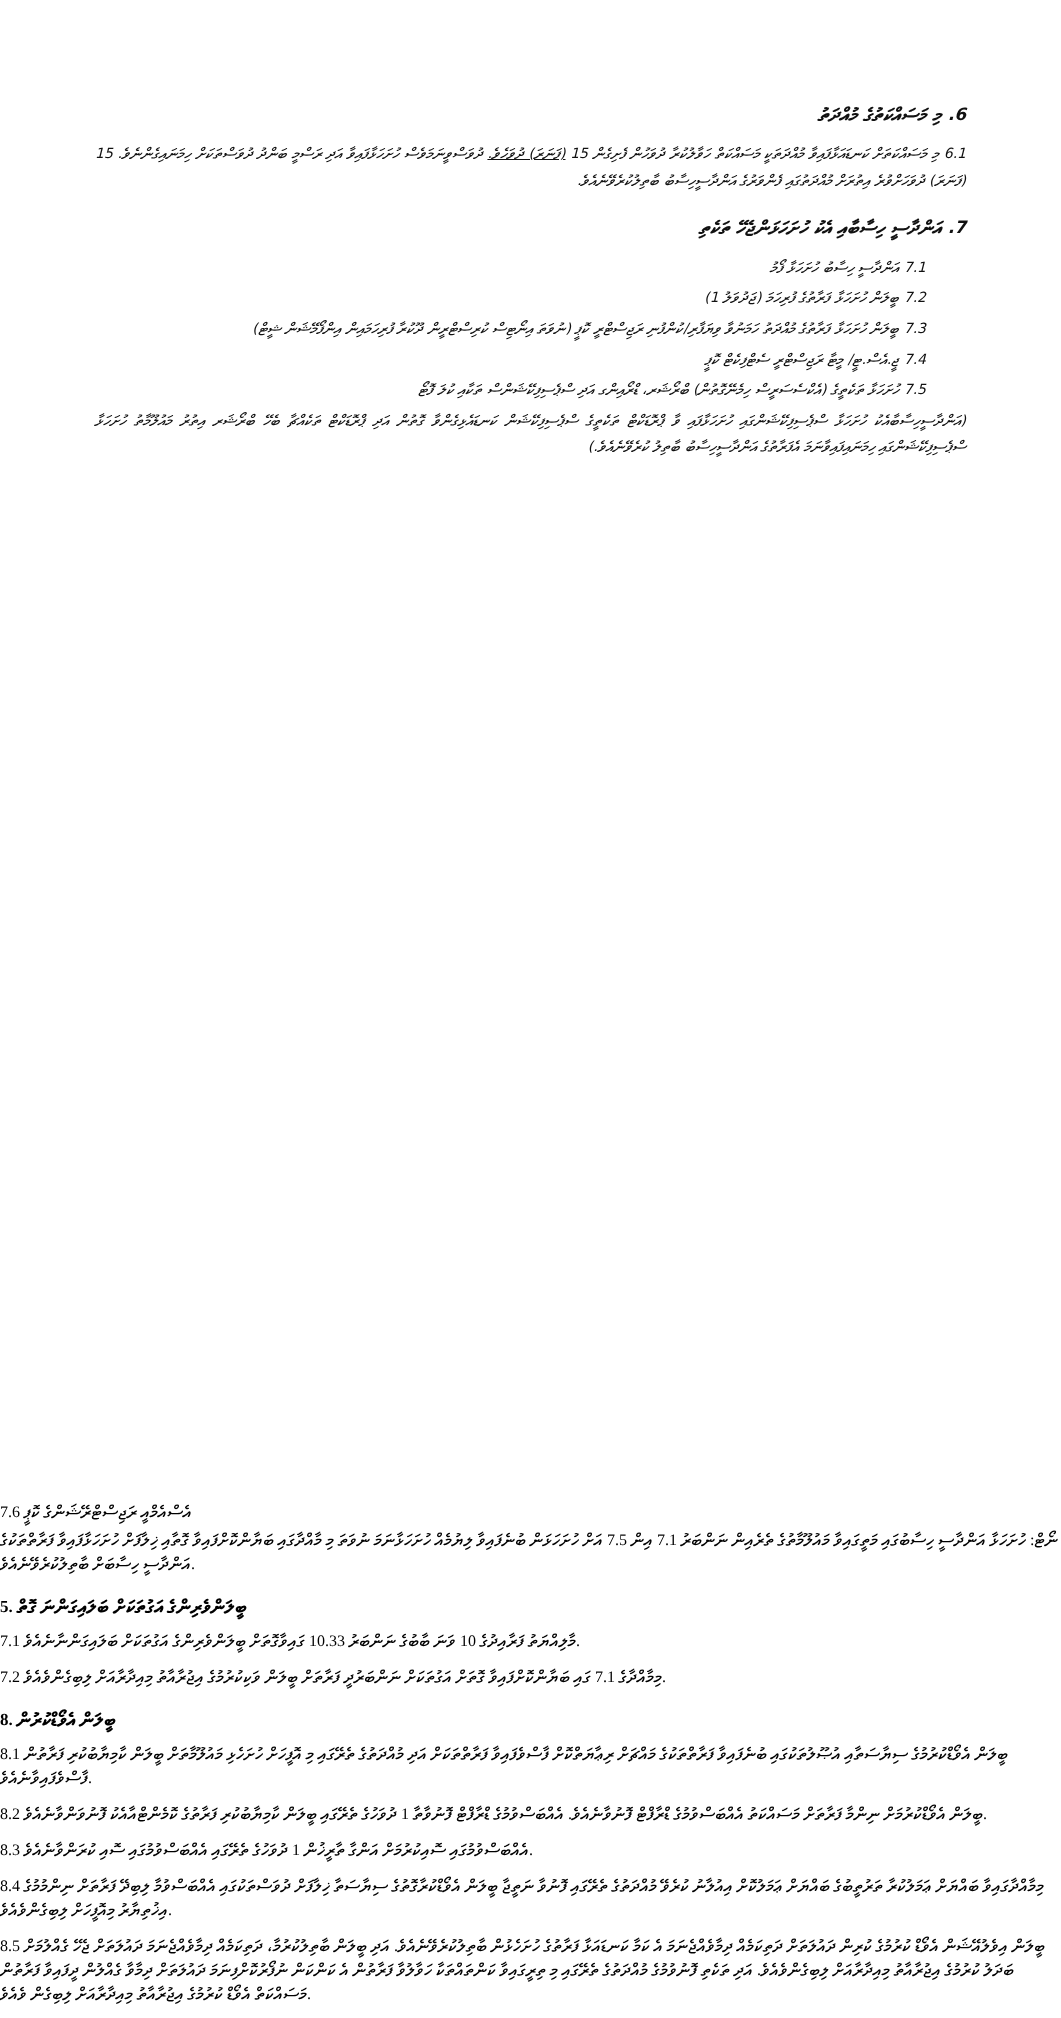6. މި މަސައްކަތުގެ މުއްދަތު
6.1 މި މަސައްކަތަށް ކަނޑައަޅާފައިވާ މުއްދަތަކީ މަސައްކަތް ހަވާލުކުރާ ދުވަހުން ފެށިގެން 15 (ފަނަރަ) ދުވަހެވެ. ދުވަސްވީނަމަވެސް ހުށަހަޅާފައިވާ އަދި ރަސްމީ ބަންދު ދުވަސްތަކަށް ހިމަނައިގެންނެވެ. 15 (ފަނަރަ) ދުވަހަށްވުރެ އިތުރަށް މުއްދަތުގައި ފެންވަރުގެ އަންދާސީހިސާބު ބާތިލުކުރެވޭނެއެވެ.
7. އަންދާސީ ހިސާބާއި އެކު ހުށަހަޅަންޖެހޭ ތަކެތި
7.1 އަންދާސީ ހިސާބު ހުށަހަޅާ ފޯމު
7.2 ބީލަން ހުށަހަޅާ ފަރާތުގެ ފުރިހަމަ (ޖަދުވަލު 1)
7.3 ބީލަން ހުށަހަޅާ ފަރާތުގެ މުއްދަތު ހަމަނުވާ ވިޔަފާރި/ކުންފުނި ރަޖިސްޓްރީ ކޮޕީ (ނުވަތަ އިނޯޓިސް ކުރިސްޓްރީން ދޫކުރާ ފުރިހަމައިން އިންފޯމޭޝަން ޝީޓް)
7.4 ޖީ.އެސް.ޓީ/ މީޓާ ރަޖިސްޓްރީ ސެޓްފިކެޓް ކޮޕީ
7.5 ހުށަހަޅާ ތަކެތީގެ (އެކްސެސަރީސް ހިމެނޭގޮތުން) ބްރޯޝަރ، ޑްރޯއިންގ އަދި ސްޕެސިފިކޭޝަންސް ތަކާއި ކުލަ ފޮޓޯ
(އަންދާސީހިސާބާއެކު ހުށަހަޅާ ސްޕެސިފިކޭޝަންގައި ހުށަހަޅާފައި ވާ ޕްރޮޑަކްޓް ތަކެތީގެ ސްޕެސިފިކޭޝަން ކަނޑައެޅިގެންވާ ގޮތުން އަދި ޕްރޮޑަކްޓް ތަކެއްޗާ ބެހޭ ބްރޯޝަރ އިތުރު މައުލޫމާތު ހުށަހަޅާ ސްޕެސިފިކޭޝަންގައި ހިމަނައިފައިވާނަމަ އެފަރާތުގެ އަންދާސީހިސާބު ބާތިލު ކުރެވޭނެއެވެ.)
7.6 އެސްއެމްއީ ރަޖިސްޓްރޭޝަންގެ ކޮޕީ
ނޯޓް: ހުށަހަޅާ އަންދާސީ ހިސާބުގައި މަތީގައިވާ މައުލޫމާތުގެ ތެރެއިން ނަންބަރު 7.1 އިން 7.5 އަށް ހުށަހަޅަން ބުނެފައިވާ ލިޔުމެއް ހުށަހަޅާނަމަ ނުވަތަ މި މާއްދާގައި ބަޔާންކޮށްފައިވާ ގޮތާއި ޚިލާފަށް ހުށަހަޅާފައިވާ ފަރާތްތަކުގެ އަންދާސީ ހިސާބަށް ބާތިލުކުރެވޭނެއެވެ.
5. ބީލަންވެރިންގެ އަގުތަކަށް ބަލައިގަންނަ ގޮތް
7.1 މާލިއްޔަތު ފަރާއިދުގެ 10 ވަނަ ބާބުގެ ނަންބަރު 10.33 ގައިވާގޮތަށް ބީލަންވެރިންގެ އަގުތަކަށް ބަލައިގަންނާނެއެވެ.
7.2 މިމާއްދާގެ 7.1 ގައި ބަޔާންކޮށްފައިވާ ގޮތަށް އަގުތަކަށް ނަންބަރުދީ ފަރާތަށް ބީލަން ވަކިކުރުމުގެ އިޖުރާއާތު މިއިދާރާއަށް ލިބިގެންވެއެވެ.
8. ބީލަން އެވޯޑްކުރުން
8.1 ބީލަން އެވޯޑްކުރުމުގެ ސިޔާސަތާއި އުޞޫލުތަކުގައި ބުނެފައިވާ ފަރާތްތަކުގެ މައްޗަށް ރިޢާޔަތްކޮށް ފާސްވެފައިވާ ފަރާތްތަކަށް އަދި މުއްދަތުގެ ތެރޭގައި މި އޮފީހަށް ހުށަހެޅި މައުލޫމާތަށް ބީލަން ކާމިޔާބުކުރި ފަރާތުން ފާސްވެފައިވާނެއެވެ.
8.2 ބީލަން އެވޯޑްކުރުމަށް ނިންމާ ފަރާތަށް މަސައްކަތު އެއްބަސްވުމުގެ ޑްރާފްޓް ފޮނުވާނެއެވެ. އެއްބަސްވުމުގެ ޑްރާފްޓް ފޮނުވާތާ 1 ދުވަހުގެ ތެރޭގައި ބީލަން ކާމިޔާބުކުރި ފަރާތުގެ ކޮމެންޓްއާއެކު ފޮނުވަންވާނެއެވެ.
8.3 އެއްބަސްވުމުގައި ސޮއިކުރުމަށް އަންގާ ތާރީޚުން 1 ދުވަހުގެ ތެރޭގައި އެއްބަސްވުމުގައި ސޮއި ކުރަންވާނެއެވެ.
8.4 މިމާއްދާގައިވާ ބައްޔަށް ޢަމަލުކުރާ ތަރުތީބުގެ ބައްޔަށް ޢަމަލުކޮށް އިއުލާނު ކުރެވޭ މުއްދަތުގެ ތެރޭގައި ފޮނުވާ ނަތީޖާ ބީލަން އެވޯޑްކުރާގޮތުގެ ސިޔާސަތާ ޚިލާފަށް ދުވަސްތަކުގައި އެއްބަސްވުމާ ލިބިދޭ ފަރާތަށް ނިންމުމުގެ އިޚުތިޔާރު މިއޮފީހަށް ލިބިގެންވެއެވެ.
8.5 ބީލަން އިވެލުއޭޝަން އެވޯޑް ކުރުމުގެ ކުރިން ދައުލަތަށް ދަތިކަމެއް ދިމާވެއްޖެނަމަ އެ ކަމާ ކަނޑައަޅާ ފަރާތުގެ ހުށަހެޅުން ބާތިލުކުރެވޭނެއެވެ. އަދި ބީލަން ބާތިލުކުރުމާ، ދަތިކަމެއް ދިމާވެއްޖެނަމަ ދައުލަތަށް ޖެހޭ ގެއްލުމަށް ބަދަލު ކުރުމުގެ އިޖުރާއާތު މިއިދާރާއަށް ލިބިގެންވެއެވެ. އަދި ތަކެތި ފޮނުވުމުގެ މުއްދަތުގެ ތެރޭގައި މި ތިރީގައިވާ ކަންތައްތަކާ ހަވާލުވާ ފަރާތުން އެ ކަންކަން ނުފޯރުކޮށްފިނަމަ ދައުލަތަށް ދިމާވާ ގެއްލުން ދީފައިވާ ފަރާތުން މަސައްކަތް އެވޯޑް ކުރުމުގެ އިޖުރާއާތު މިއިދާރާއަށް ލިބިގެން ވެއެވެ.